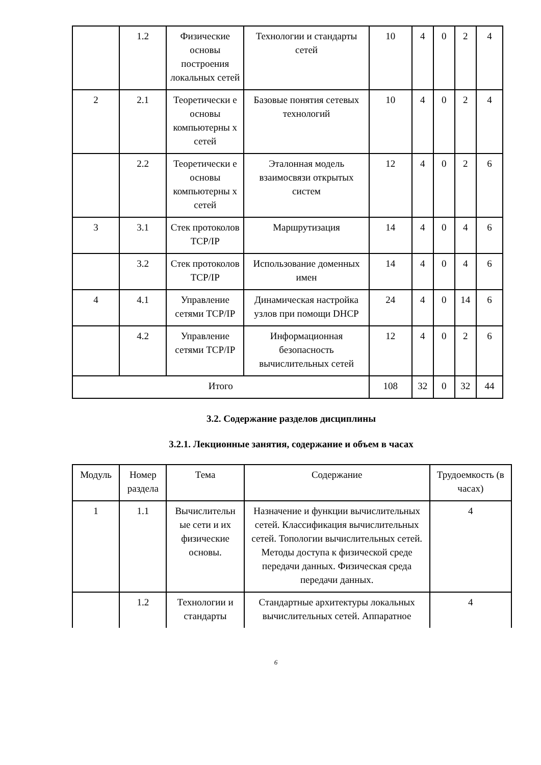| | 1.2 | Физические основы построения локальных сетей | Технологии и стандарты сетей | 10 | 4 | 0 | 2 | 4 |
| 2 | 2.1 | Теоретически е основы компьютерны х сетей | Базовые понятия сетевых технологий | 10 | 4 | 0 | 2 | 4 |
| | 2.2 | Теоретически е основы компьютерны х сетей | Эталонная модель взаимосвязи открытых систем | 12 | 4 | 0 | 2 | 6 |
| 3 | 3.1 | Стек протоколов TCP/IP | Маршрутизация | 14 | 4 | 0 | 4 | 6 |
| | 3.2 | Стек протоколов TCP/IP | Использование доменных имен | 14 | 4 | 0 | 4 | 6 |
| 4 | 4.1 | Управление сетями TCP/IP | Динамическая настройка узлов при помощи DHCP | 24 | 4 | 0 | 14 | 6 |
| | 4.2 | Управление сетями TCP/IP | Информационная безопасность вычислительных сетей | 12 | 4 | 0 | 2 | 6 |
| Итого | | | | 108 | 32 | 0 | 32 | 44 |
3.2. Содержание разделов дисциплины
3.2.1. Лекционные занятия, содержание и объем в часах
| Модуль | Номер раздела | Тема | Содержание | Трудоемкость (в часах) |
| --- | --- | --- | --- | --- |
| 1 | 1.1 | Вычислительн ые сети и их физические основы. | Назначение и функции вычислительных сетей. Классификация вычислительных сетей. Топологии вычислительных сетей. Методы доступа к физической среде передачи данных. Физическая среда передачи данных. | 4 |
| | 1.2 | Технологии и стандарты | Стандартные архитектуры локальных вычислительных сетей. Аппаратное | 4 |
6